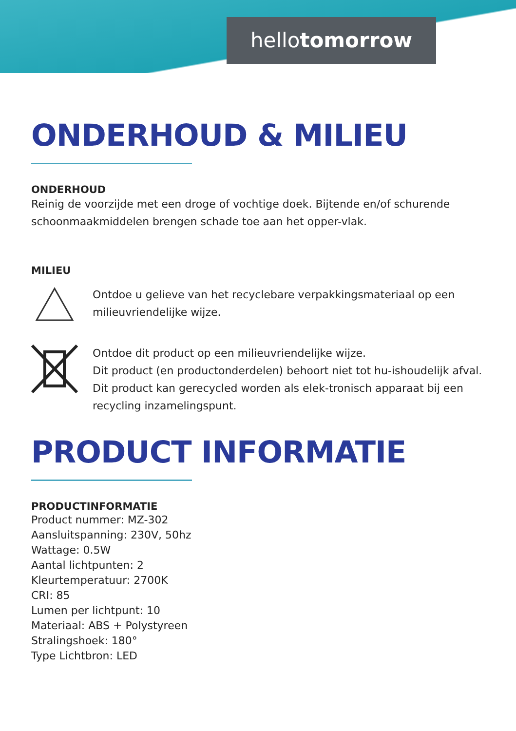hellotomorrow
ONDERHOUD & MILIEU
ONDERHOUD
Reinig de voorzijde met een droge of vochtige doek. Bijtende en/of schurende schoonmaakmiddelen brengen schade toe aan het opper-vlak.
MILIEU
Ontdoe u gelieve van het recyclebare verpakkingsmateriaal op een milieuvriendelijke wijze.
Ontdoe dit product op een milieuvriendelijke wijze.
Dit product (en productonderdelen) behoort niet tot hu-ishoudelijk afval. Dit product kan gerecycled worden als elek-tronisch apparaat bij een recycling inzamelingspunt.
PRODUCT INFORMATIE
PRODUCTINFORMATIE
Product nummer: MZ-302
Aansluitspanning: 230V, 50hz
Wattage: 0.5W
Aantal lichtpunten: 2
Kleurtemperatuur: 2700K
CRI: 85
Lumen per lichtpunt: 10
Materiaal: ABS + Polystyreen
Stralingshoek: 180°
Type Lichtbron: LED